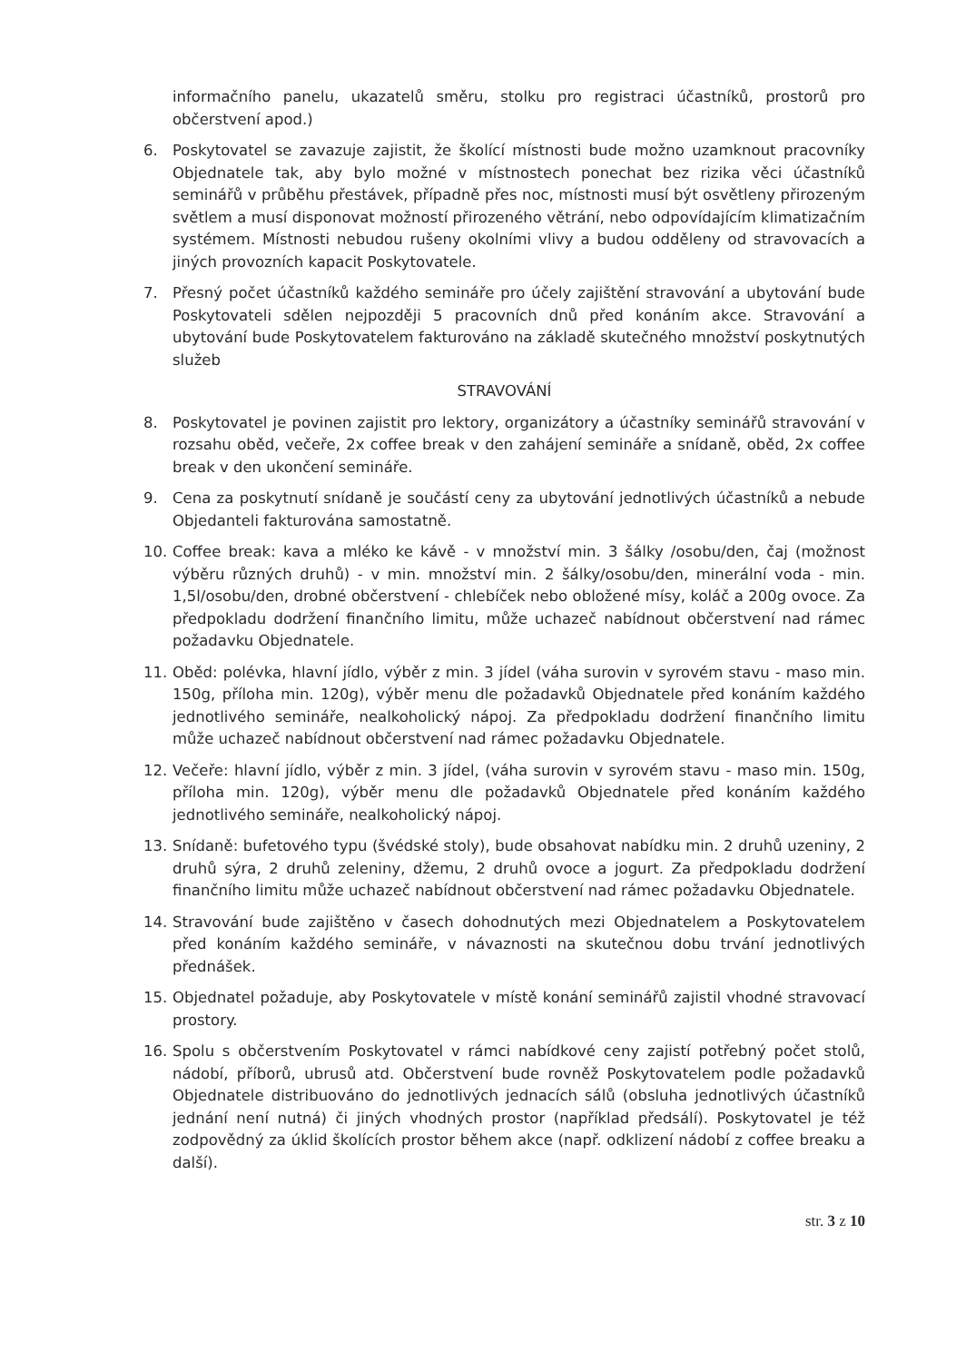informačního panelu, ukazatelů směru, stolku pro registraci účastníků, prostorů pro občerstvení apod.)
6. Poskytovatel se zavazuje zajistit, že školící místnosti bude možno uzamknout pracovníky Objednatele tak, aby bylo možné v místnostech ponechat bez rizika věci účastníků seminářů v průběhu přestávek, případně přes noc, místnosti musí být osvětleny přirozeným světlem a musí disponovat možností přirozeného větrání, nebo odpovídajícím klimatizačním systémem. Místnosti nebudou rušeny okolními vlivy a budou odděleny od stravovacích a jiných provozních kapacit Poskytovatele.
7. Přesný počet účastníků každého semináře pro účely zajištění stravování a ubytování bude Poskytovateli sdělen nejpozději 5 pracovních dnů před konáním akce. Stravování a ubytování bude Poskytovatelem fakturováno na základě skutečného množství poskytnutých služeb
STRAVOVÁNÍ
8. Poskytovatel je povinen zajistit pro lektory, organizátory a účastníky seminářů stravování v rozsahu oběd, večeře, 2x coffee break v den zahájení semináře a snídaně, oběd, 2x coffee break v den ukončení semináře.
9. Cena za poskytnutí snídaně je součástí ceny za ubytování jednotlivých účastníků a nebude Objedanteli fakturována samostatně.
10. Coffee break: kava a mléko ke kávě - v množství min. 3 šálky /osobu/den, čaj (možnost výběru různých druhů) - v min. množství min. 2 šálky/osobu/den, minerální voda - min. 1,5l/osobu/den, drobné občerstvení - chlebíček nebo obložené mísy, koláč a 200g ovoce. Za předpokladu dodržení finančního limitu, může uchazeč nabídnout občerstvení nad rámec požadavku Objednatele.
11. Oběd: polévka, hlavní jídlo, výběr z min. 3 jídel (váha surovin v syrovém stavu - maso min. 150g, příloha min. 120g), výběr menu dle požadavků Objednatele před konáním každého jednotlivého semináře, nealkoholický nápoj. Za předpokladu dodržení finančního limitu může uchazeč nabídnout občerstvení nad rámec požadavku Objednatele.
12. Večeře: hlavní jídlo, výběr z min. 3 jídel, (váha surovin v syrovém stavu - maso min. 150g, příloha min. 120g), výběr menu dle požadavků Objednatele před konáním každého jednotlivého semináře, nealkoholický nápoj.
13. Snídaně: bufetového typu (švédské stoly), bude obsahovat nabídku min. 2 druhů uzeniny, 2 druhů sýra, 2 druhů zeleniny, džemu, 2 druhů ovoce a jogurt. Za předpokladu dodržení finančního limitu může uchazeč nabídnout občerstvení nad rámec požadavku Objednatele.
14. Stravování bude zajištěno v časech dohodnutých mezi Objednatelem a Poskytovatelem před konáním každého semináře, v návaznosti na skutečnou dobu trvání jednotlivých přednášek.
15. Objednatel požaduje, aby Poskytovatele v místě konání seminářů zajistil vhodné stravovací prostory.
16. Spolu s občerstvením Poskytovatel v rámci nabídkové ceny zajistí potřebný počet stolů, nádobí, příborů, ubrusů atd. Občerstvení bude rovněž Poskytovatelem podle požadavků Objednatele distribuováno do jednotlivých jednacích sálů (obsluha jednotlivých účastníků jednání není nutná) či jiných vhodných prostor (například předsálí). Poskytovatel je též zodpovědný za úklid školících prostor během akce (např. odklizení nádobí z coffee breaku a další).
str. 3 z 10